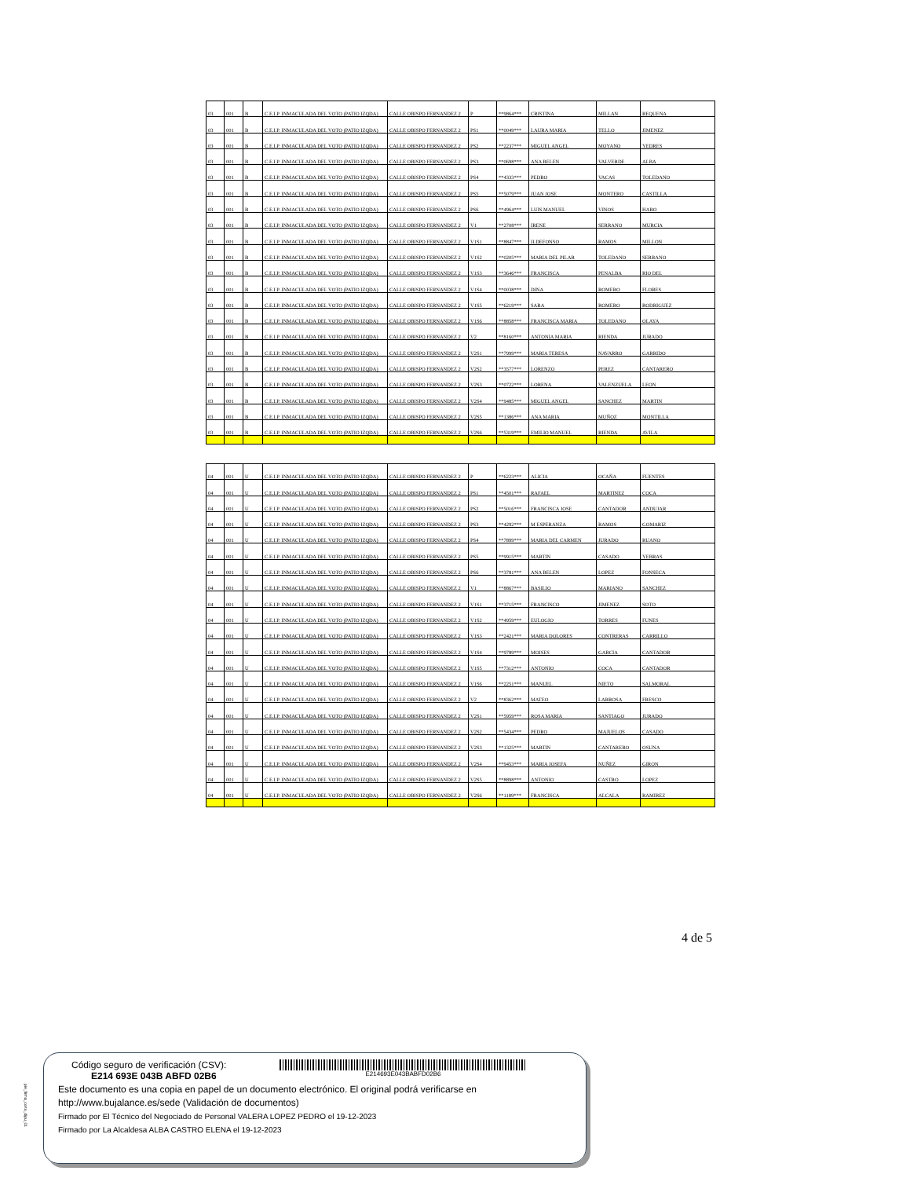| 03 | 001 | B | C.E.I.P. INMACULADA DEL VOTO (PATIO IZQDA) | CALLE OBISPO FERNANDEZ 2 | P | **9864*** | CRISTINA | MILLAN | REQUENA |
| 03 | 001 | B | C.E.I.P. INMACULADA DEL VOTO (PATIO IZQDA) | CALLE OBISPO FERNANDEZ 2 | PS1 | **0049*** | LAURA MARIA | TELLO | JIMENEZ |
| 03 | 001 | B | C.E.I.P. INMACULADA DEL VOTO (PATIO IZQDA) | CALLE OBISPO FERNANDEZ 2 | PS2 | **2237*** | MIGUEL ANGEL | MOYANO | YEDRES |
| 03 | 001 | B | C.E.I.P. INMACULADA DEL VOTO (PATIO IZQDA) | CALLE OBISPO FERNANDEZ 2 | PS3 | **0698*** | ANA BELEN | VALVERDE | ALBA |
| 03 | 001 | B | C.E.I.P. INMACULADA DEL VOTO (PATIO IZQDA) | CALLE OBISPO FERNANDEZ 2 | PS4 | **4333*** | PEDRO | VACAS | TOLEDANO |
| 03 | 001 | B | C.E.I.P. INMACULADA DEL VOTO (PATIO IZQDA) | CALLE OBISPO FERNANDEZ 2 | PS5 | **5079*** | JUAN JOSE | MONTERO | CASTILLA |
| 03 | 001 | B | C.E.I.P. INMACULADA DEL VOTO (PATIO IZQDA) | CALLE OBISPO FERNANDEZ 2 | PS6 | **4964*** | LUIS MANUEL | VINOS | HARO |
| 03 | 001 | B | C.E.I.P. INMACULADA DEL VOTO (PATIO IZQDA) | CALLE OBISPO FERNANDEZ 2 | V1 | **2708*** | IRENE | SERRANO | MURCIA |
| 03 | 001 | B | C.E.I.P. INMACULADA DEL VOTO (PATIO IZQDA) | CALLE OBISPO FERNANDEZ 2 | V1S1 | **8847*** | ILDEFONSO | RAMOS | MILLON |
| 03 | 001 | B | C.E.I.P. INMACULADA DEL VOTO (PATIO IZQDA) | CALLE OBISPO FERNANDEZ 2 | V1S2 | **0205*** | MARIA DEL PILAR | TOLEDANO | SERRANO |
| 03 | 001 | B | C.E.I.P. INMACULADA DEL VOTO (PATIO IZQDA) | CALLE OBISPO FERNANDEZ 2 | V1S3 | **3646*** | FRANCISCA | PENALBA | RIO DEL |
| 03 | 001 | B | C.E.I.P. INMACULADA DEL VOTO (PATIO IZQDA) | CALLE OBISPO FERNANDEZ 2 | V1S4 | **0038*** | DINA | ROMERO | FLORES |
| 03 | 001 | B | C.E.I.P. INMACULADA DEL VOTO (PATIO IZQDA) | CALLE OBISPO FERNANDEZ 2 | V1S5 | **6219*** | SARA | ROMERO | RODRIGUEZ |
| 03 | 001 | B | C.E.I.P. INMACULADA DEL VOTO (PATIO IZQDA) | CALLE OBISPO FERNANDEZ 2 | V1S6 | **8858*** | FRANCISCA MARIA | TOLEDANO | OLAYA |
| 03 | 001 | B | C.E.I.P. INMACULADA DEL VOTO (PATIO IZQDA) | CALLE OBISPO FERNANDEZ 2 | V2 | **8160*** | ANTONIA MARIA | RIENDA | JURADO |
| 03 | 001 | B | C.E.I.P. INMACULADA DEL VOTO (PATIO IZQDA) | CALLE OBISPO FERNANDEZ 2 | V2S1 | **7999*** | MARIA TERESA | NAVARRO | GARRIDO |
| 03 | 001 | B | C.E.I.P. INMACULADA DEL VOTO (PATIO IZQDA) | CALLE OBISPO FERNANDEZ 2 | V2S2 | **3577*** | LORENZO | PEREZ | CANTARERO |
| 03 | 001 | B | C.E.I.P. INMACULADA DEL VOTO (PATIO IZQDA) | CALLE OBISPO FERNANDEZ 2 | V2S3 | **0722*** | LORENA | VALENZUELA | LEON |
| 03 | 001 | B | C.E.I.P. INMACULADA DEL VOTO (PATIO IZQDA) | CALLE OBISPO FERNANDEZ 2 | V2S4 | **9485*** | MIGUEL ANGEL | SANCHEZ | MARTIN |
| 03 | 001 | B | C.E.I.P. INMACULADA DEL VOTO (PATIO IZQDA) | CALLE OBISPO FERNANDEZ 2 | V2S5 | **1386*** | ANA MARIA | MUÑOZ | MONTILLA |
| 03 | 001 | B | C.E.I.P. INMACULADA DEL VOTO (PATIO IZQDA) | CALLE OBISPO FERNANDEZ 2 | V2S6 | **5319*** | EMILIO MANUEL | RIENDA | AVILA |
| 04 | 001 | U | C.E.I.P. INMACULADA DEL VOTO (PATIO IZQDA) | CALLE OBISPO FERNANDEZ 2 | P | **6223*** | ALICIA | OCAÑA | FUENTES |
| 04 | 001 | U | C.E.I.P. INMACULADA DEL VOTO (PATIO IZQDA) | CALLE OBISPO FERNANDEZ 2 | PS1 | **4501*** | RAFAEL | MARTINEZ | COCA |
| 04 | 001 | U | C.E.I.P. INMACULADA DEL VOTO (PATIO IZQDA) | CALLE OBISPO FERNANDEZ 2 | PS2 | **5016*** | FRANCISCA JOSE | CANTADOR | ANDUJAR |
| 04 | 001 | U | C.E.I.P. INMACULADA DEL VOTO (PATIO IZQDA) | CALLE OBISPO FERNANDEZ 2 | PS3 | **4292*** | M ESPERANZA | RAMOS | GOMARIZ |
| 04 | 001 | U | C.E.I.P. INMACULADA DEL VOTO (PATIO IZQDA) | CALLE OBISPO FERNANDEZ 2 | PS4 | **7899*** | MARIA DEL CARMEN | JURADO | RUANO |
| 04 | 001 | U | C.E.I.P. INMACULADA DEL VOTO (PATIO IZQDA) | CALLE OBISPO FERNANDEZ 2 | PS5 | **9915*** | MARTIN | CASADO | YEBRAS |
| 04 | 001 | U | C.E.I.P. INMACULADA DEL VOTO (PATIO IZQDA) | CALLE OBISPO FERNANDEZ 2 | PS6 | **3781*** | ANA BELEN | LOPEZ | FONSECA |
| 04 | 001 | U | C.E.I.P. INMACULADA DEL VOTO (PATIO IZQDA) | CALLE OBISPO FERNANDEZ 2 | V1 | **8867*** | BASILIO | MARIANO | SANCHEZ |
| 04 | 001 | U | C.E.I.P. INMACULADA DEL VOTO (PATIO IZQDA) | CALLE OBISPO FERNANDEZ 2 | V1S1 | **3715*** | FRANCISCO | JIMENEZ | SOTO |
| 04 | 001 | U | C.E.I.P. INMACULADA DEL VOTO (PATIO IZQDA) | CALLE OBISPO FERNANDEZ 2 | V1S2 | **4959*** | EULOGIO | TORRES | FUNES |
| 04 | 001 | U | C.E.I.P. INMACULADA DEL VOTO (PATIO IZQDA) | CALLE OBISPO FERNANDEZ 2 | V1S3 | **2421*** | MARIA DOLORES | CONTRERAS | CARRILLO |
| 04 | 001 | U | C.E.I.P. INMACULADA DEL VOTO (PATIO IZQDA) | CALLE OBISPO FERNANDEZ 2 | V1S4 | **9789*** | MOISES | GARCIA | CANTADOR |
| 04 | 001 | U | C.E.I.P. INMACULADA DEL VOTO (PATIO IZQDA) | CALLE OBISPO FERNANDEZ 2 | V1S5 | **7312*** | ANTONIO | COCA | CANTADOR |
| 04 | 001 | U | C.E.I.P. INMACULADA DEL VOTO (PATIO IZQDA) | CALLE OBISPO FERNANDEZ 2 | V1S6 | **2251*** | MANUEL | NIETO | SALMORAL |
| 04 | 001 | U | C.E.I.P. INMACULADA DEL VOTO (PATIO IZQDA) | CALLE OBISPO FERNANDEZ 2 | V2 | **8362*** | MATEO | LARROSA | FRESCO |
| 04 | 001 | U | C.E.I.P. INMACULADA DEL VOTO (PATIO IZQDA) | CALLE OBISPO FERNANDEZ 2 | V2S1 | **5959*** | ROSA MARIA | SANTIAGO | JURADO |
| 04 | 001 | U | C.E.I.P. INMACULADA DEL VOTO (PATIO IZQDA) | CALLE OBISPO FERNANDEZ 2 | V2S2 | **5434*** | PEDRO | MAJUELOS | CASADO |
| 04 | 001 | U | C.E.I.P. INMACULADA DEL VOTO (PATIO IZQDA) | CALLE OBISPO FERNANDEZ 2 | V2S3 | **1325*** | MARTIN | CANTARERO | OSUNA |
| 04 | 001 | U | C.E.I.P. INMACULADA DEL VOTO (PATIO IZQDA) | CALLE OBISPO FERNANDEZ 2 | V2S4 | **9453*** | MARIA JOSEFA | NUÑEZ | GIRON |
| 04 | 001 | U | C.E.I.P. INMACULADA DEL VOTO (PATIO IZQDA) | CALLE OBISPO FERNANDEZ 2 | V2S5 | **8898*** | ANTONIO | CASTRO | LOPEZ |
| 04 | 001 | U | C.E.I.P. INMACULADA DEL VOTO (PATIO IZQDA) | CALLE OBISPO FERNANDEZ 2 | V2S6 | **1189*** | FRANCISCA | ALCALA | RAMIREZ |
4 de 5
Código seguro de verificación (CSV):
E214 693E 043B ABFD 02B6
E214693E043BABFD02B6
Este documento es una copia en papel de un documento electrónico. El original podrá verificarse en
http://www.bujalance.es/sede (Validación de documentos)
Firmado por El Técnico del Negociado de Personal VALERA LOPEZ PEDRO el 19-12-2023
Firmado por La Alcaldesa ALBA CASTRO ELENA el 19-12-2023
pie_firma_corto_dipu_01